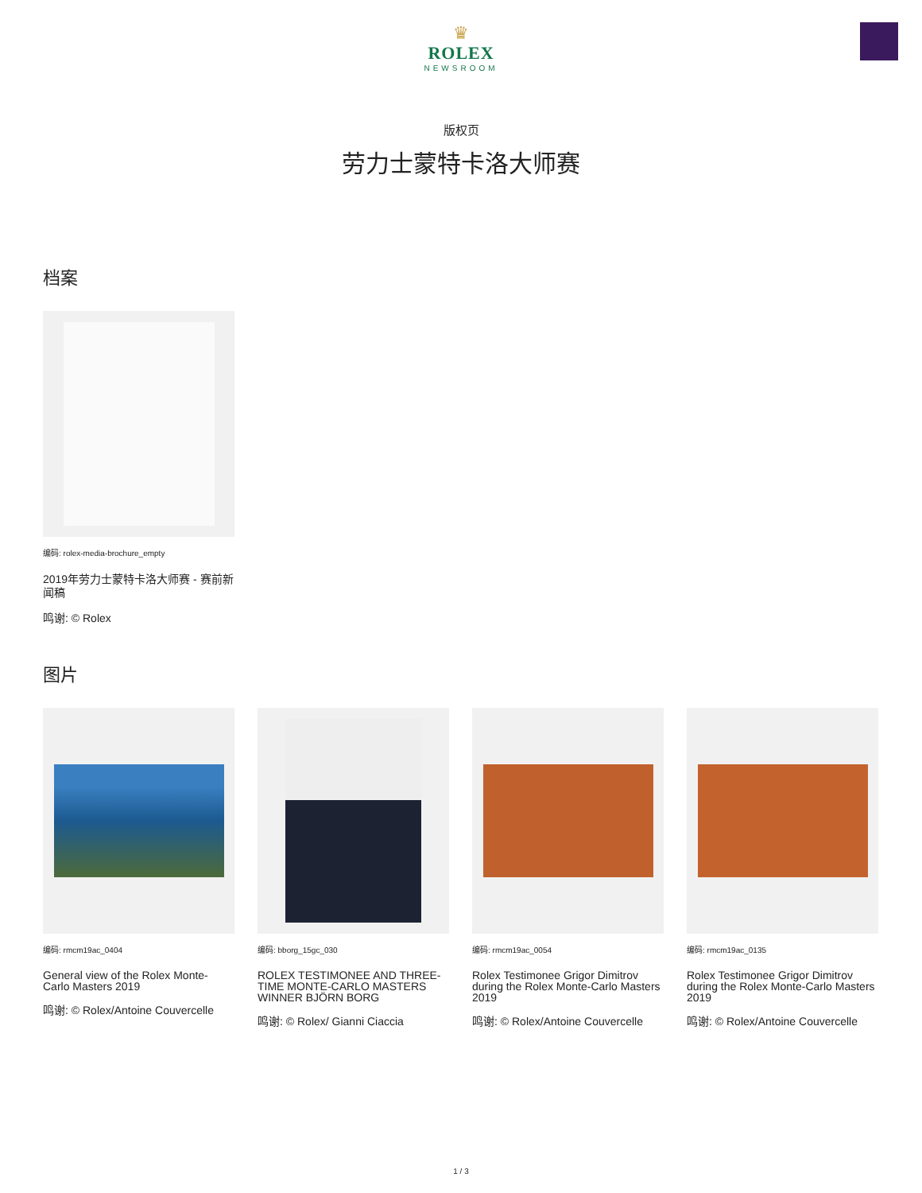♛
ROLEX
NEWSROOM
版权页
劳力士蒙特卡洛大师赛
档案
编码: rolex-media-brochure_empty
2019年劳力士蒙特卡洛大师赛 - 赛前新闻稿
鸣谢: © Rolex
图片
编码: rmcm19ac_0404
General view of the Rolex Monte-Carlo Masters 2019
鸣谢: © Rolex/Antoine Couvercelle
编码: bborg_15gc_030
ROLEX TESTIMONEE AND THREE-TIME MONTE-CARLO MASTERS WINNER BJÖRN BORG
鸣谢: © Rolex/ Gianni Ciaccia
编码: rmcm19ac_0054
Rolex Testimonee Grigor Dimitrov during the Rolex Monte-Carlo Masters 2019
鸣谢: © Rolex/Antoine Couvercelle
编码: rmcm19ac_0135
Rolex Testimonee Grigor Dimitrov during the Rolex Monte-Carlo Masters 2019
鸣谢: © Rolex/Antoine Couvercelle
1 / 3